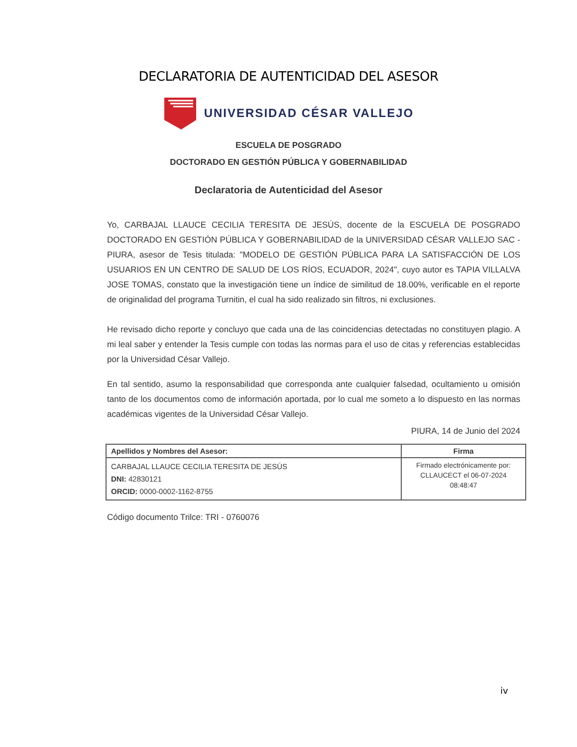DECLARATORIA DE AUTENTICIDAD DEL ASESOR
UNIVERSIDAD CÉSAR VALLEJO
ESCUELA DE POSGRADO
DOCTORADO EN GESTIÓN PÚBLICA Y GOBERNABILIDAD
Declaratoria de Autenticidad del Asesor
Yo, CARBAJAL LLAUCE CECILIA TERESITA DE JESÚS, docente de la ESCUELA DE POSGRADO DOCTORADO EN GESTIÓN PÚBLICA Y GOBERNABILIDAD de la UNIVERSIDAD CÉSAR VALLEJO SAC - PIURA, asesor de Tesis titulada: "MODELO DE GESTIÓN PÚBLICA PARA LA SATISFACCIÓN DE LOS USUARIOS EN UN CENTRO DE SALUD DE LOS RÍOS, ECUADOR, 2024", cuyo autor es TAPIA VILLALVA JOSE TOMAS, constato que la investigación tiene un índice de similitud de 18.00%, verificable en el reporte de originalidad del programa Turnitin, el cual ha sido realizado sin filtros, ni exclusiones.
He revisado dicho reporte y concluyo que cada una de las coincidencias detectadas no constituyen plagio. A mi leal saber y entender la Tesis cumple con todas las normas para el uso de citas y referencias establecidas por la Universidad César Vallejo.
En tal sentido, asumo la responsabilidad que corresponda ante cualquier falsedad, ocultamiento u omisión tanto de los documentos como de información aportada, por lo cual me someto a lo dispuesto en las normas académicas vigentes de la Universidad César Vallejo.
PIURA, 14 de Junio del 2024
| Apellidos y Nombres del Asesor: | Firma |
| --- | --- |
| CARBAJAL LLAUCE CECILIA TERESITA DE JESÚS DNI: 42830121 ORCID: 0000-0002-1162-8755 | Firmado electrónicamente por: CLLAUCECT el 06-07-2024 08:48:47 |
Código documento Trilce: TRI - 0760076
iv